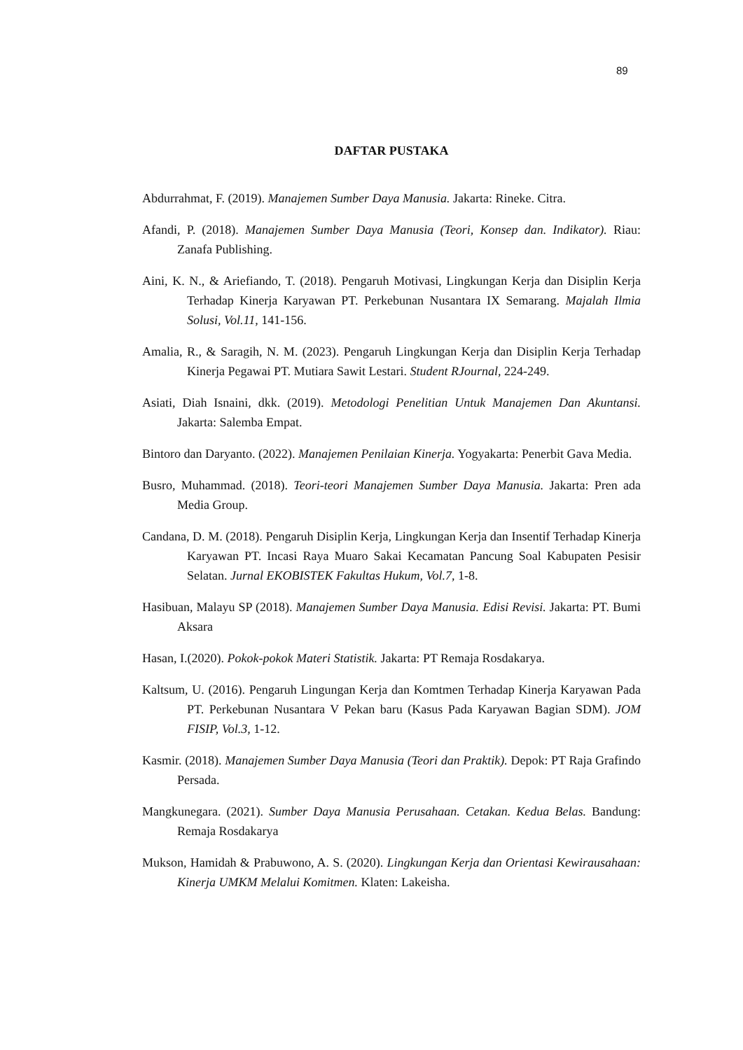89
DAFTAR PUSTAKA
Abdurrahmat, F. (2019). Manajemen Sumber Daya Manusia. Jakarta: Rineke. Citra.
Afandi, P. (2018). Manajemen Sumber Daya Manusia (Teori, Konsep dan. Indikator). Riau: Zanafa Publishing.
Aini, K. N., & Ariefiando, T. (2018). Pengaruh Motivasi, Lingkungan Kerja dan Disiplin Kerja Terhadap Kinerja Karyawan PT. Perkebunan Nusantara IX Semarang. Majalah Ilmia Solusi, Vol.11, 141-156.
Amalia, R., & Saragih, N. M. (2023). Pengaruh Lingkungan Kerja dan Disiplin Kerja Terhadap Kinerja Pegawai PT. Mutiara Sawit Lestari. Student RJournal, 224-249.
Asiati, Diah Isnaini, dkk. (2019). Metodologi Penelitian Untuk Manajemen Dan Akuntansi. Jakarta: Salemba Empat.
Bintoro dan Daryanto. (2022). Manajemen Penilaian Kinerja. Yogyakarta: Penerbit Gava Media.
Busro, Muhammad. (2018). Teori-teori Manajemen Sumber Daya Manusia. Jakarta: Pren ada Media Group.
Candana, D. M. (2018). Pengaruh Disiplin Kerja, Lingkungan Kerja dan Insentif Terhadap Kinerja Karyawan PT. Incasi Raya Muaro Sakai Kecamatan Pancung Soal Kabupaten Pesisir Selatan. Jurnal EKOBISTEK Fakultas Hukum, Vol.7, 1-8.
Hasibuan, Malayu SP (2018). Manajemen Sumber Daya Manusia. Edisi Revisi. Jakarta: PT. Bumi Aksara
Hasan, I.(2020). Pokok-pokok Materi Statistik. Jakarta: PT Remaja Rosdakarya.
Kaltsum, U. (2016). Pengaruh Lingungan Kerja dan Komtmen Terhadap Kinerja Karyawan Pada PT. Perkebunan Nusantara V Pekan baru (Kasus Pada Karyawan Bagian SDM). JOM FISIP, Vol.3, 1-12.
Kasmir. (2018). Manajemen Sumber Daya Manusia (Teori dan Praktik). Depok: PT Raja Grafindo Persada.
Mangkunegara. (2021). Sumber Daya Manusia Perusahaan. Cetakan. Kedua Belas. Bandung: Remaja Rosdakarya
Mukson, Hamidah & Prabuwono, A. S. (2020). Lingkungan Kerja dan Orientasi Kewirausahaan: Kinerja UMKM Melalui Komitmen. Klaten: Lakeisha.